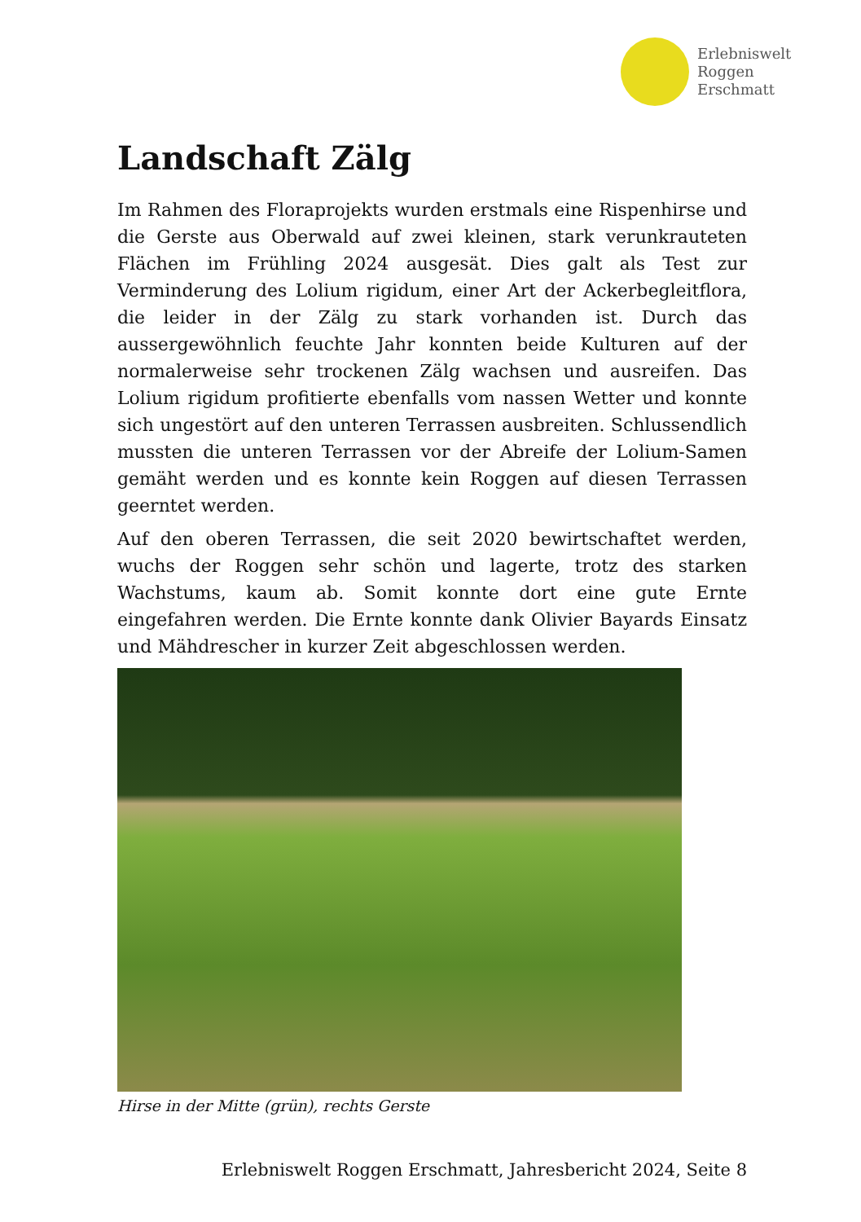Erlebniswelt
Roggen
Erschmatt
Landschaft Zälg
Im Rahmen des Floraprojekts wurden erstmals eine Rispenhirse und die Gerste aus Oberwald auf zwei kleinen, stark verunkrauteten Flächen im Frühling 2024 ausgesät. Dies galt als Test zur Verminderung des Lolium rigidum, einer Art der Ackerbegleitflora, die leider in der Zälg zu stark vorhanden ist. Durch das aussergewöhnlich feuchte Jahr konnten beide Kulturen auf der normalerweise sehr trockenen Zälg wachsen und ausreifen. Das Lolium rigidum profitierte ebenfalls vom nassen Wetter und konnte sich ungestört auf den unteren Terrassen ausbreiten. Schlussendlich mussten die unteren Terrassen vor der Abreife der Lolium-Samen gemäht werden und es konnte kein Roggen auf diesen Terrassen geerntet werden.
Auf den oberen Terrassen, die seit 2020 bewirtschaftet werden, wuchs der Roggen sehr schön und lagerte, trotz des starken Wachstums, kaum ab. Somit konnte dort eine gute Ernte eingefahren werden. Die Ernte konnte dank Olivier Bayards Einsatz und Mähdrescher in kurzer Zeit abgeschlossen werden.
Hirse in der Mitte (grün), rechts Gerste
Erlebniswelt Roggen Erschmatt, Jahresbericht 2024, Seite 8